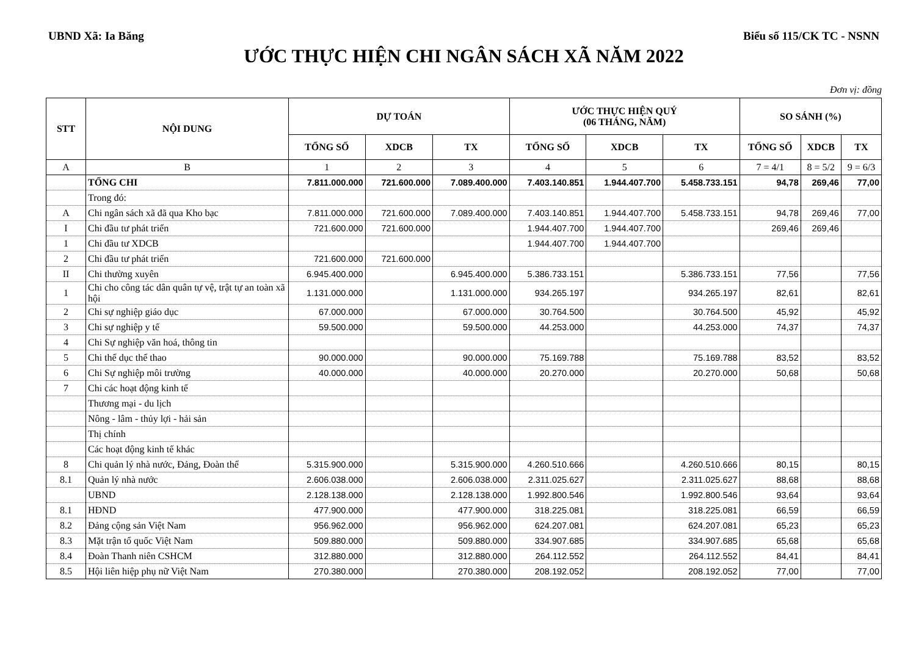UBND Xã: Ia Băng Biểu số 115/CK TC - NSNN
ƯỚC THỰC HIỆN CHI NGÂN SÁCH XÃ NĂM 2022
Đơn vị: đồng
| STT | NỘI DUNG | DỰ TOÁN | | | ƯỚC THỰC HIỆN QUÝ (06 THÁNG, NĂM) | | | SO SÁNH (%) | | |
| --- | --- | --- | --- | --- | --- | --- | --- | --- | --- | --- |
| | | TỔNG SỐ | XDCB | TX | TỔNG SỐ | XDCB | TX | TỔNG SỐ | XDCB | TX |
| A | B | 1 | 2 | 3 | 4 | 5 | 6 | 7 = 4/1 | 8 = 5/2 | 9 = 6/3 |
| | TỔNG CHI | 7.811.000.000 | 721.600.000 | 7.089.400.000 | 7.403.140.851 | 1.944.407.700 | 5.458.733.151 | 94,78 | 269,46 | 77,00 |
| | Trong đó: | | | | | | | | | |
| A | Chi ngân sách xã đã qua Kho bạc | 7.811.000.000 | 721.600.000 | 7.089.400.000 | 7.403.140.851 | 1.944.407.700 | 5.458.733.151 | 94,78 | 269,46 | 77,00 |
| I | Chi đầu tư phát triển | 721.600.000 | 721.600.000 | | 1.944.407.700 | 1.944.407.700 | | 269,46 | 269,46 | |
| 1 | Chi đầu tư XDCB | | | | 1.944.407.700 | 1.944.407.700 | | | | |
| 2 | Chi đầu tư phát triển | 721.600.000 | 721.600.000 | | | | | | | |
| II | Chi thường xuyên | 6.945.400.000 | | 6.945.400.000 | 5.386.733.151 | | 5.386.733.151 | 77,56 | | 77,56 |
| 1 | Chi cho công tác dân quân tự vệ, trật tự an toàn xã hội | 1.131.000.000 | | 1.131.000.000 | 934.265.197 | | 934.265.197 | 82,61 | | 82,61 |
| 2 | Chi sự nghiệp giáo dục | 67.000.000 | | 67.000.000 | 30.764.500 | | 30.764.500 | 45,92 | | 45,92 |
| 3 | Chi sự nghiệp y tế | 59.500.000 | | 59.500.000 | 44.253.000 | | 44.253.000 | 74,37 | | 74,37 |
| 4 | Chi Sự nghiệp văn hoá, thông tin | | | | | | | | | |
| 5 | Chi thể dục thể thao | 90.000.000 | | 90.000.000 | 75.169.788 | | 75.169.788 | 83,52 | | 83,52 |
| 6 | Chi Sự nghiệp môi trường | 40.000.000 | | 40.000.000 | 20.270.000 | | 20.270.000 | 50,68 | | 50,68 |
| 7 | Chi các hoạt động kinh tế | | | | | | | | | |
| | Thương mại - du lịch | | | | | | | | | |
| | Nông - lâm - thủy lợi - hải sản | | | | | | | | | |
| | Thị chính | | | | | | | | | |
| | Các hoạt động kinh tế khác | | | | | | | | | |
| 8 | Chi quản lý nhà nước, Đảng, Đoàn thể | 5.315.900.000 | | 5.315.900.000 | 4.260.510.666 | | 4.260.510.666 | 80,15 | | 80,15 |
| 8.1 | Quản lý nhà nước | 2.606.038.000 | | 2.606.038.000 | 2.311.025.627 | | 2.311.025.627 | 88,68 | | 88,68 |
| | UBND | 2.128.138.000 | | 2.128.138.000 | 1.992.800.546 | | 1.992.800.546 | 93,64 | | 93,64 |
| 8.1 | HĐND | 477.900.000 | | 477.900.000 | 318.225.081 | | 318.225.081 | 66,59 | | 66,59 |
| 8.2 | Đảng cộng sản Việt Nam | 956.962.000 | | 956.962.000 | 624.207.081 | | 624.207.081 | 65,23 | | 65,23 |
| 8.3 | Mặt trận tổ quốc Việt Nam | 509.880.000 | | 509.880.000 | 334.907.685 | | 334.907.685 | 65,68 | | 65,68 |
| 8.4 | Đoàn Thanh niên CSHCM | 312.880.000 | | 312.880.000 | 264.112.552 | | 264.112.552 | 84,41 | | 84,41 |
| 8.5 | Hội liên hiệp phụ nữ Việt Nam | 270.380.000 | | 270.380.000 | 208.192.052 | | 208.192.052 | 77,00 | | 77,00 |